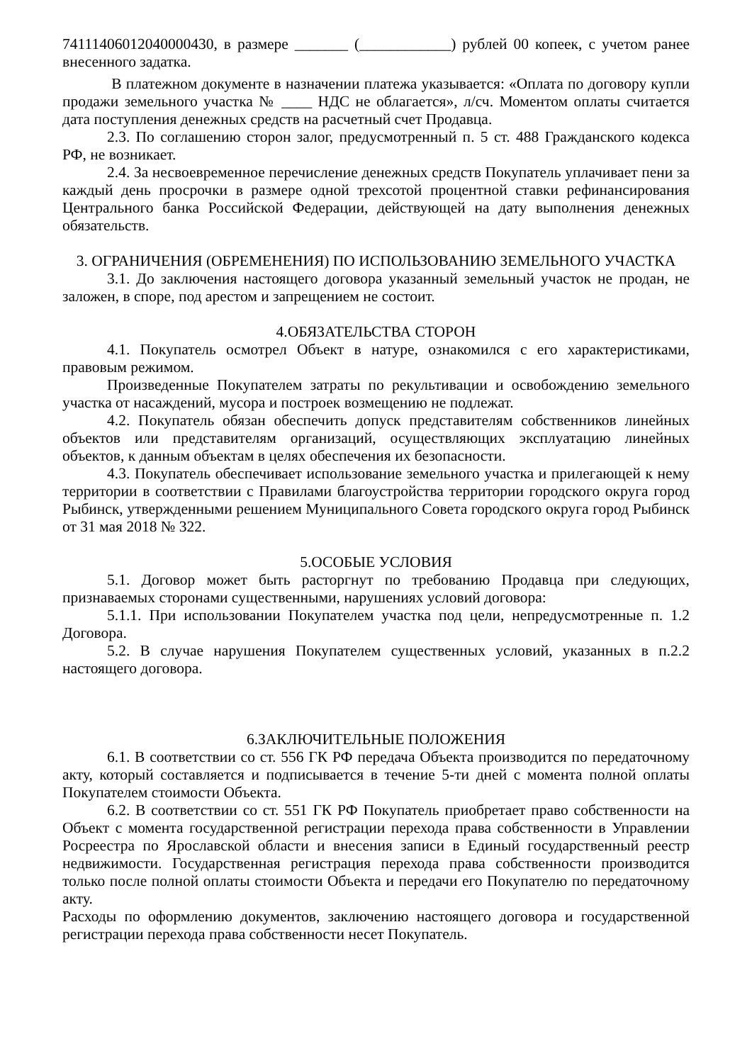74111406012040000430, в размере _______ (____________) рублей 00 копеек, с учетом ранее внесенного задатка.
В платежном документе в назначении платежа указывается: «Оплата по договору купли продажи земельного участка № ____ НДС не облагается», л/сч. Моментом оплаты считается дата поступления денежных средств на расчетный счет Продавца.
2.3. По соглашению сторон залог, предусмотренный п. 5 ст. 488 Гражданского кодекса РФ, не возникает.
2.4. За несвоевременное перечисление денежных средств Покупатель уплачивает пени за каждый день просрочки в размере одной трехсотой процентной ставки рефинансирования Центрального банка Российской Федерации, действующей на дату выполнения денежных обязательств.
3. ОГРАНИЧЕНИЯ (ОБРЕМЕНЕНИЯ) ПО ИСПОЛЬЗОВАНИЮ ЗЕМЕЛЬНОГО УЧАСТКА
3.1. До заключения настоящего договора указанный земельный участок не продан, не заложен, в споре, под арестом и запрещением не состоит.
4.ОБЯЗАТЕЛЬСТВА СТОРОН
4.1. Покупатель осмотрел Объект в натуре, ознакомился с его характеристиками, правовым режимом.
Произведенные Покупателем затраты по рекультивации и освобождению земельного участка от насаждений, мусора и построек возмещению не подлежат.
4.2. Покупатель обязан обеспечить допуск представителям собственников линейных объектов или представителям организаций, осуществляющих эксплуатацию линейных объектов, к данным объектам в целях обеспечения их безопасности.
4.3. Покупатель обеспечивает использование земельного участка и прилегающей к нему территории в соответствии с Правилами благоустройства территории городского округа город Рыбинск, утвержденными решением Муниципального Совета городского округа город Рыбинск от 31 мая 2018 № 322.
5.ОСОБЫЕ УСЛОВИЯ
5.1. Договор может быть расторгнут по требованию Продавца при следующих, признаваемых сторонами существенными, нарушениях условий договора:
5.1.1. При использовании Покупателем участка под цели, непредусмотренные п. 1.2 Договора.
5.2. В случае нарушения Покупателем существенных условий, указанных в п.2.2 настоящего договора.
6.ЗАКЛЮЧИТЕЛЬНЫЕ ПОЛОЖЕНИЯ
6.1. В соответствии со ст. 556 ГК РФ передача Объекта производится по передаточному акту, который составляется и подписывается в течение 5-ти дней с момента полной оплаты Покупателем стоимости Объекта.
6.2. В соответствии со ст. 551 ГК РФ Покупатель приобретает право собственности на Объект с момента государственной регистрации перехода права собственности в Управлении Росреестра по Ярославской области и внесения записи в Единый государственный реестр недвижимости. Государственная регистрация перехода права собственности производится только после полной оплаты стоимости Объекта и передачи его Покупателю по передаточному акту.
Расходы по оформлению документов, заключению настоящего договора и государственной регистрации перехода права собственности несет Покупатель.